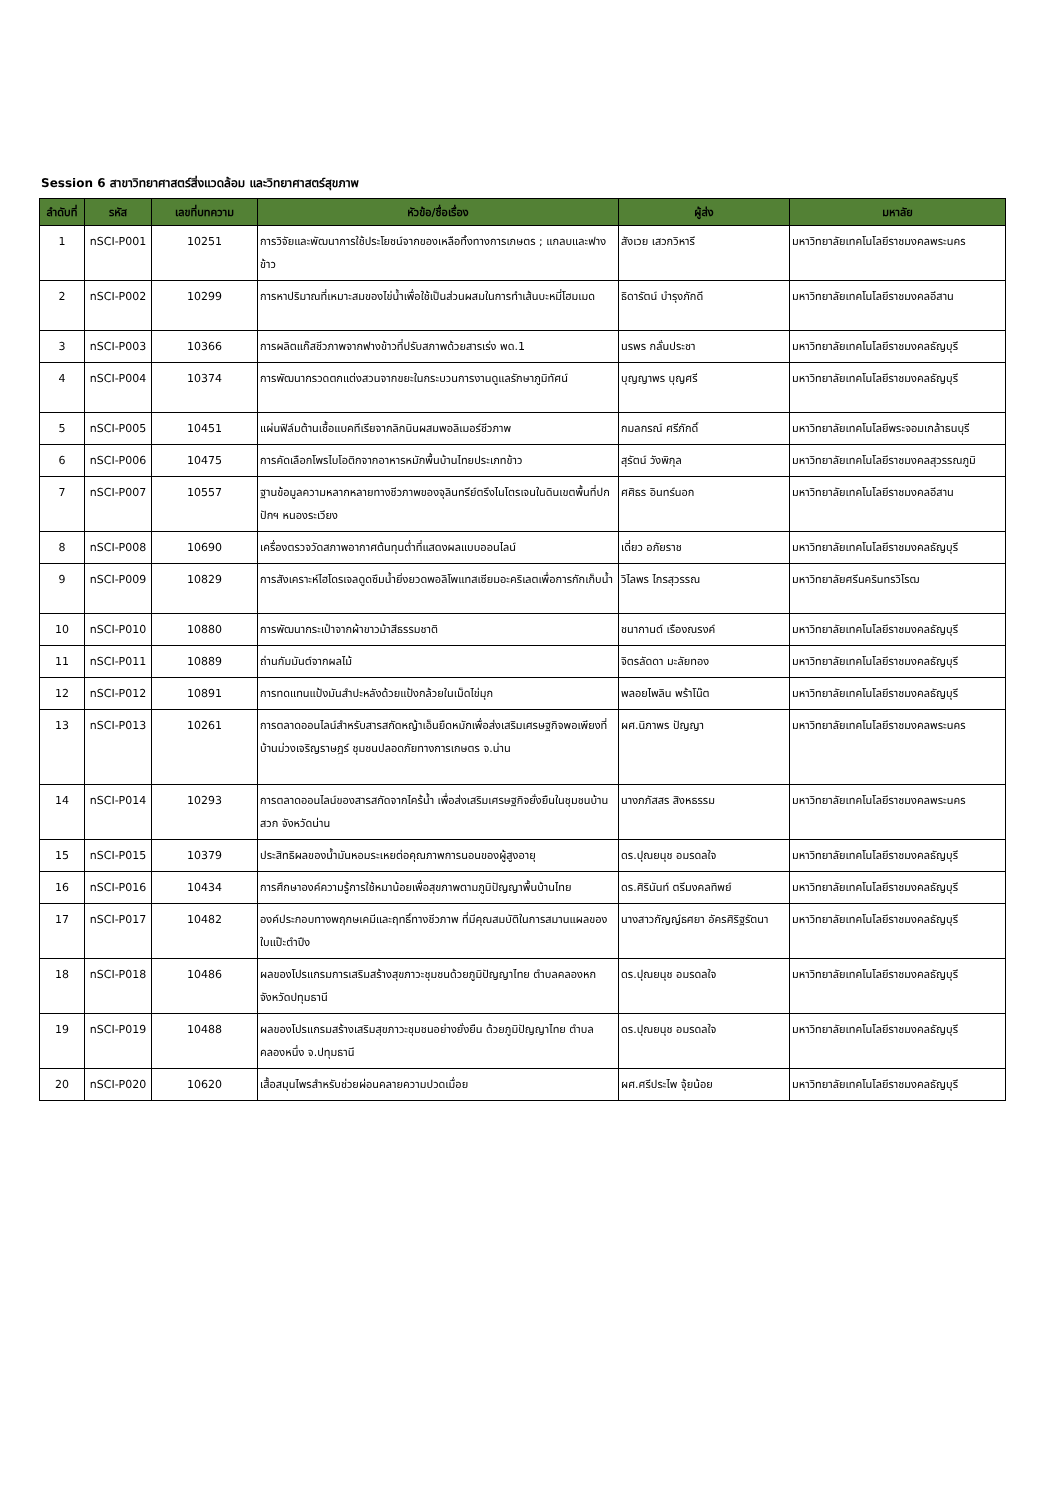Session 6 สาขาวิทยาศาสตร์สิ่งแวดล้อม และวิทยาศาสตร์สุขภาพ
| ลำดับที่ | รหัส | เลขที่บทความ | หัวข้อ/ชื่อเรื่อง | ผู้ส่ง | มหาลัย |
| --- | --- | --- | --- | --- | --- |
| 1 | nSCI-P001 | 10251 | การวิจัยและพัฒนาการใช้ประโยชน์จากของเหลือทิ้งทางการเกษตร ; แกลบและฟางข้าว | สังเวย เสวกวิหารี | มหาวิทยาลัยเทคโนโลยีราชมงคลพระนคร |
| 2 | nSCI-P002 | 10299 | การหาปริมาณที่เหมาะสมของไข่น้ำเพื่อใช้เป็นส่วนผสมในการทำเส้นบะหมี่โฮมเมด | ธิดารัตน์ บำรุงภักดี | มหาวิทยาลัยเทคโนโลยีราชมงคลอีสาน |
| 3 | nSCI-P003 | 10366 | การผลิตแก๊สชีวภาพจากฟางข้าวที่ปรับสภาพด้วยสารเร่ง พด.1 | นรพร กลั่นประชา | มหาวิทยาลัยเทคโนโลยีราชมงคลธัญบุรี |
| 4 | nSCI-P004 | 10374 | การพัฒนากรวดตกแต่งสวนจากขยะในกระบวนการงานดูแลรักษาภูมิทัศน์ | บุญญาพร บุญศรี | มหาวิทยาลัยเทคโนโลยีราชมงคลธัญบุรี |
| 5 | nSCI-P005 | 10451 | แผ่นฟิล์มต้านเชื้อแบคทีเรียจากลิกนินผสมพอลิเมอร์ชีวภาพ | กมลกรณ์ ศรีภักดิ์ | มหาวิทยาลัยเทคโนโลยีพระจอมเกล้าธนบุรี |
| 6 | nSCI-P006 | 10475 | การคัดเลือกโพรไบโอติกจากอาหารหมักพื้นบ้านไทยประเภทข้าว | สุรัตน์ วังพิกุล | มหาวิทยาลัยเทคโนโลยีราชมงคลสุวรรณภูมิ |
| 7 | nSCI-P007 | 10557 | ฐานข้อมูลความหลากหลายทางชีวภาพของจุลินทรีย์ตรึงไนโตรเจนในดินเขตพื้นที่ปกปักฯ หนองระเวียง | ศศิธร อินทร์นอก | มหาวิทยาลัยเทคโนโลยีราชมงคลอีสาน |
| 8 | nSCI-P008 | 10690 | เครื่องตรวจวัดสภาพอากาศต้นทุนต่ำที่แสดงผลแบบออนไลน์ | เดี่ยว อภัยราช | มหาวิทยาลัยเทคโนโลยีราชมงคลธัญบุรี |
| 9 | nSCI-P009 | 10829 | การสังเคราะห์ไฮโดรเจลดูดซึมน้ำยิ่งยวดพอลิโพแทสเซียมอะคริเลตเพื่อการกักเก็บน้ำ | วิไลพร ไกรสุวรรณ | มหาวิทยาลัยศรีนครินทรวิโรฒ |
| 10 | nSCI-P010 | 10880 | การพัฒนากระเป๋าจากผ้าขาวม้าสีธรรมชาติ | ชนากานต์ เรืองณรงค์ | มหาวิทยาลัยเทคโนโลยีราชมงคลธัญบุรี |
| 11 | nSCI-P011 | 10889 | ถ่านกัมมันต์จากผลไม้ | จิตรลัดดา มะลัยทอง | มหาวิทยาลัยเทคโนโลยีราชมงคลธัญบุรี |
| 12 | nSCI-P012 | 10891 | การทดแทนแป้งมันสำปะหลังด้วยแป้งกล้วยในเม็ดไข่มุก | พลอยไพลิน พร้าโน๊ต | มหาวิทยาลัยเทคโนโลยีราชมงคลธัญบุรี |
| 13 | nSCI-P013 | 10261 | การตลาดออนไลน์สำหรับสารสกัดหญ้าเอ็นยืดหมักเพื่อส่งเสริมเศรษฐกิจพอเพียงที่บ้านม่วงเจริญราษฎร์ ชุมชนปลอดภัยทางการเกษตร จ.น่าน | ผศ.นิภาพร ปัญญา | มหาวิทยาลัยเทคโนโลยีราชมงคลพระนคร |
| 14 | nSCI-P014 | 10293 | การตลาดออนไลน์ของสารสกัดจากไคร้น้ำ เพื่อส่งเสริมเศรษฐกิจยั่งยืนในชุมชนบ้านสวก จังหวัดน่าน | นางภภัสสร สิงหธรรม | มหาวิทยาลัยเทคโนโลยีราชมงคลพระนคร |
| 15 | nSCI-P015 | 10379 | ประสิทธิผลของน้ำมันหอมระเหยต่อคุณภาพการนอนของผู้สูงอายุ | ดร.ปุณยนุช อมรดลใจ | มหาวิทยาลัยเทคโนโลยีราชมงคลธัญบุรี |
| 16 | nSCI-P016 | 10434 | การศึกษาองค์ความรู้การใช้หมาน้อยเพื่อสุขภาพตามภูมิปัญญาพื้นบ้านไทย | ดร.ศิรินันท์ ตรีมงคลทิพย์ | มหาวิทยาลัยเทคโนโลยีราชมงคลธัญบุรี |
| 17 | nSCI-P017 | 10482 | องค์ประกอบทางพฤกษเคมีและฤทธิ์ทางชีวภาพ ที่มีคุณสมบัติในการสมานแผลของใบแป๊ะตำปึง | นางสาวกัญญ์ธศยา อัครศิริฐรัตนา | มหาวิทยาลัยเทคโนโลยีราชมงคลธัญบุรี |
| 18 | nSCI-P018 | 10486 | ผลของโปรแกรมการเสริมสร้างสุขภาวะชุมชนด้วยภูมิปัญญาไทย ตำบลคลองหก จังหวัดปทุมธานี | ดร.ปุณยนุช อมรดลใจ | มหาวิทยาลัยเทคโนโลยีราชมงคลธัญบุรี |
| 19 | nSCI-P019 | 10488 | ผลของโปรแกรมสร้างเสริมสุขภาวะชุมชนอย่างยั่งยืน ด้วยภูมิปัญญาไทย ตำบลคลองหนึ่ง จ.ปทุมธานี | ดร.ปุณยนุช อมรดลใจ | มหาวิทยาลัยเทคโนโลยีราชมงคลธัญบุรี |
| 20 | nSCI-P020 | 10620 | เสื้อสมุนไพรสำหรับช่วยผ่อนคลายความปวดเมื่อย | ผศ.ศรีประไพ จุ้ยน้อย | มหาวิทยาลัยเทคโนโลยีราชมงคลธัญบุรี |